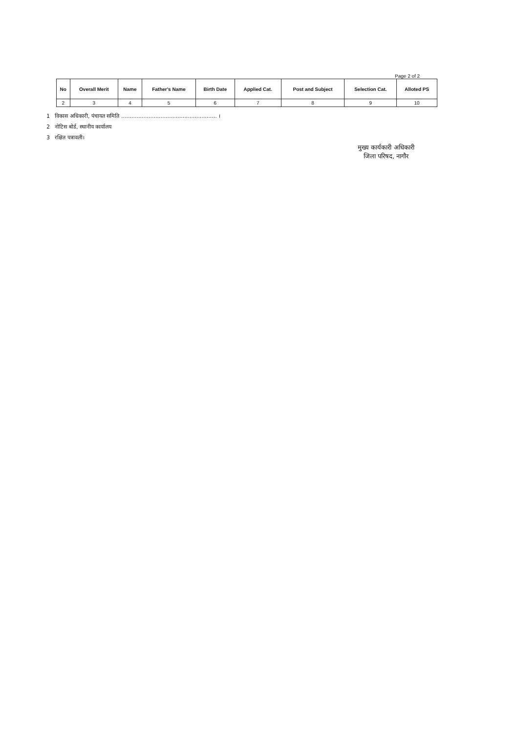Page 2 of 2
| No | Overall Merit | Name | Father's Name | Birth Date | Applied Cat. | Post and Subject | Selection Cat. | Alloted PS |
| --- | --- | --- | --- | --- | --- | --- | --- | --- |
| 2 | 3 | 4 | 5 | 6 | 7 | 8 | 9 | 10 |
1 विकास अधिकारी, पंचायत समिति ........................................................ ।
2 नोटिस बोर्ड, स्थानीय कार्यालय
3 रक्षित पत्रावली।
मुख्य कार्यकारी अधिकारी
जिला परिषद, नागौर